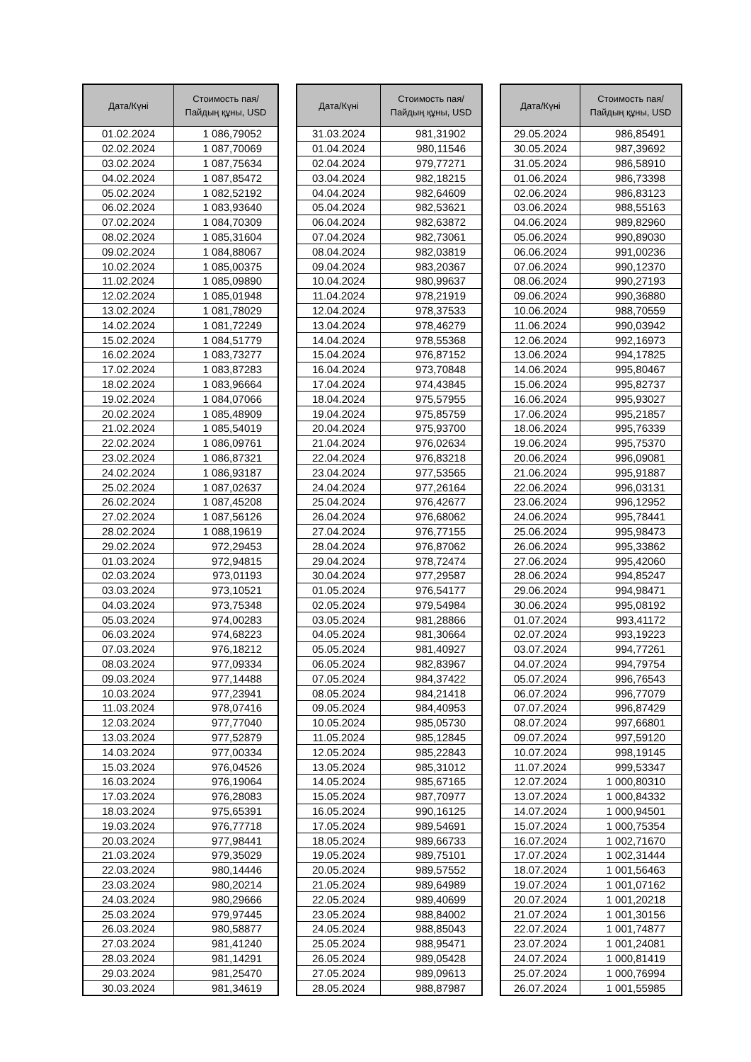| Дата/Күні | Стоимость пая/ Пайдың құны, USD |
| --- | --- |
| 01.02.2024 | 1 086,79052 |
| 02.02.2024 | 1 087,70069 |
| 03.02.2024 | 1 087,75634 |
| 04.02.2024 | 1 087,85472 |
| 05.02.2024 | 1 082,52192 |
| 06.02.2024 | 1 083,93640 |
| 07.02.2024 | 1 084,70309 |
| 08.02.2024 | 1 085,31604 |
| 09.02.2024 | 1 084,88067 |
| 10.02.2024 | 1 085,00375 |
| 11.02.2024 | 1 085,09890 |
| 12.02.2024 | 1 085,01948 |
| 13.02.2024 | 1 081,78029 |
| 14.02.2024 | 1 081,72249 |
| 15.02.2024 | 1 084,51779 |
| 16.02.2024 | 1 083,73277 |
| 17.02.2024 | 1 083,87283 |
| 18.02.2024 | 1 083,96664 |
| 19.02.2024 | 1 084,07066 |
| 20.02.2024 | 1 085,48909 |
| 21.02.2024 | 1 085,54019 |
| 22.02.2024 | 1 086,09761 |
| 23.02.2024 | 1 086,87321 |
| 24.02.2024 | 1 086,93187 |
| 25.02.2024 | 1 087,02637 |
| 26.02.2024 | 1 087,45208 |
| 27.02.2024 | 1 087,56126 |
| 28.02.2024 | 1 088,19619 |
| 29.02.2024 | 972,29453 |
| 01.03.2024 | 972,94815 |
| 02.03.2024 | 973,01193 |
| 03.03.2024 | 973,10521 |
| 04.03.2024 | 973,75348 |
| 05.03.2024 | 974,00283 |
| 06.03.2024 | 974,68223 |
| 07.03.2024 | 976,18212 |
| 08.03.2024 | 977,09334 |
| 09.03.2024 | 977,14488 |
| 10.03.2024 | 977,23941 |
| 11.03.2024 | 978,07416 |
| 12.03.2024 | 977,77040 |
| 13.03.2024 | 977,52879 |
| 14.03.2024 | 977,00334 |
| 15.03.2024 | 976,04526 |
| 16.03.2024 | 976,19064 |
| 17.03.2024 | 976,28083 |
| 18.03.2024 | 975,65391 |
| 19.03.2024 | 976,77718 |
| 20.03.2024 | 977,98441 |
| 21.03.2024 | 979,35029 |
| 22.03.2024 | 980,14446 |
| 23.03.2024 | 980,20214 |
| 24.03.2024 | 980,29666 |
| 25.03.2024 | 979,97445 |
| 26.03.2024 | 980,58877 |
| 27.03.2024 | 981,41240 |
| 28.03.2024 | 981,14291 |
| 29.03.2024 | 981,25470 |
| 30.03.2024 | 981,34619 |
| Дата/Күні | Стоимость пая/ Пайдың құны, USD |
| --- | --- |
| 31.03.2024 | 981,31902 |
| 01.04.2024 | 980,11546 |
| 02.04.2024 | 979,77271 |
| 03.04.2024 | 982,18215 |
| 04.04.2024 | 982,64609 |
| 05.04.2024 | 982,53621 |
| 06.04.2024 | 982,63872 |
| 07.04.2024 | 982,73061 |
| 08.04.2024 | 982,03819 |
| 09.04.2024 | 983,20367 |
| 10.04.2024 | 980,99637 |
| 11.04.2024 | 978,21919 |
| 12.04.2024 | 978,37533 |
| 13.04.2024 | 978,46279 |
| 14.04.2024 | 978,55368 |
| 15.04.2024 | 976,87152 |
| 16.04.2024 | 973,70848 |
| 17.04.2024 | 974,43845 |
| 18.04.2024 | 975,57955 |
| 19.04.2024 | 975,85759 |
| 20.04.2024 | 975,93700 |
| 21.04.2024 | 976,02634 |
| 22.04.2024 | 976,83218 |
| 23.04.2024 | 977,53565 |
| 24.04.2024 | 977,26164 |
| 25.04.2024 | 976,42677 |
| 26.04.2024 | 976,68062 |
| 27.04.2024 | 976,77155 |
| 28.04.2024 | 976,87062 |
| 29.04.2024 | 978,72474 |
| 30.04.2024 | 977,29587 |
| 01.05.2024 | 976,54177 |
| 02.05.2024 | 979,54984 |
| 03.05.2024 | 981,28866 |
| 04.05.2024 | 981,30664 |
| 05.05.2024 | 981,40927 |
| 06.05.2024 | 982,83967 |
| 07.05.2024 | 984,37422 |
| 08.05.2024 | 984,21418 |
| 09.05.2024 | 984,40953 |
| 10.05.2024 | 985,05730 |
| 11.05.2024 | 985,12845 |
| 12.05.2024 | 985,22843 |
| 13.05.2024 | 985,31012 |
| 14.05.2024 | 985,67165 |
| 15.05.2024 | 987,70977 |
| 16.05.2024 | 990,16125 |
| 17.05.2024 | 989,54691 |
| 18.05.2024 | 989,66733 |
| 19.05.2024 | 989,75101 |
| 20.05.2024 | 989,57552 |
| 21.05.2024 | 989,64989 |
| 22.05.2024 | 989,40699 |
| 23.05.2024 | 988,84002 |
| 24.05.2024 | 988,85043 |
| 25.05.2024 | 988,95471 |
| 26.05.2024 | 989,05428 |
| 27.05.2024 | 989,09613 |
| 28.05.2024 | 988,87987 |
| Дата/Күні | Стоимость пая/ Пайдың құны, USD |
| --- | --- |
| 29.05.2024 | 986,85491 |
| 30.05.2024 | 987,39692 |
| 31.05.2024 | 986,58910 |
| 01.06.2024 | 986,73398 |
| 02.06.2024 | 986,83123 |
| 03.06.2024 | 988,55163 |
| 04.06.2024 | 989,82960 |
| 05.06.2024 | 990,89030 |
| 06.06.2024 | 991,00236 |
| 07.06.2024 | 990,12370 |
| 08.06.2024 | 990,27193 |
| 09.06.2024 | 990,36880 |
| 10.06.2024 | 988,70559 |
| 11.06.2024 | 990,03942 |
| 12.06.2024 | 992,16973 |
| 13.06.2024 | 994,17825 |
| 14.06.2024 | 995,80467 |
| 15.06.2024 | 995,82737 |
| 16.06.2024 | 995,93027 |
| 17.06.2024 | 995,21857 |
| 18.06.2024 | 995,76339 |
| 19.06.2024 | 995,75370 |
| 20.06.2024 | 996,09081 |
| 21.06.2024 | 995,91887 |
| 22.06.2024 | 996,03131 |
| 23.06.2024 | 996,12952 |
| 24.06.2024 | 995,78441 |
| 25.06.2024 | 995,98473 |
| 26.06.2024 | 995,33862 |
| 27.06.2024 | 995,42060 |
| 28.06.2024 | 994,85247 |
| 29.06.2024 | 994,98471 |
| 30.06.2024 | 995,08192 |
| 01.07.2024 | 993,41172 |
| 02.07.2024 | 993,19223 |
| 03.07.2024 | 994,77261 |
| 04.07.2024 | 994,79754 |
| 05.07.2024 | 996,76543 |
| 06.07.2024 | 996,77079 |
| 07.07.2024 | 996,87429 |
| 08.07.2024 | 997,66801 |
| 09.07.2024 | 997,59120 |
| 10.07.2024 | 998,19145 |
| 11.07.2024 | 999,53347 |
| 12.07.2024 | 1 000,80310 |
| 13.07.2024 | 1 000,84332 |
| 14.07.2024 | 1 000,94501 |
| 15.07.2024 | 1 000,75354 |
| 16.07.2024 | 1 002,71670 |
| 17.07.2024 | 1 002,31444 |
| 18.07.2024 | 1 001,56463 |
| 19.07.2024 | 1 001,07162 |
| 20.07.2024 | 1 001,20218 |
| 21.07.2024 | 1 001,30156 |
| 22.07.2024 | 1 001,74877 |
| 23.07.2024 | 1 001,24081 |
| 24.07.2024 | 1 000,81419 |
| 25.07.2024 | 1 000,76994 |
| 26.07.2024 | 1 001,55985 |